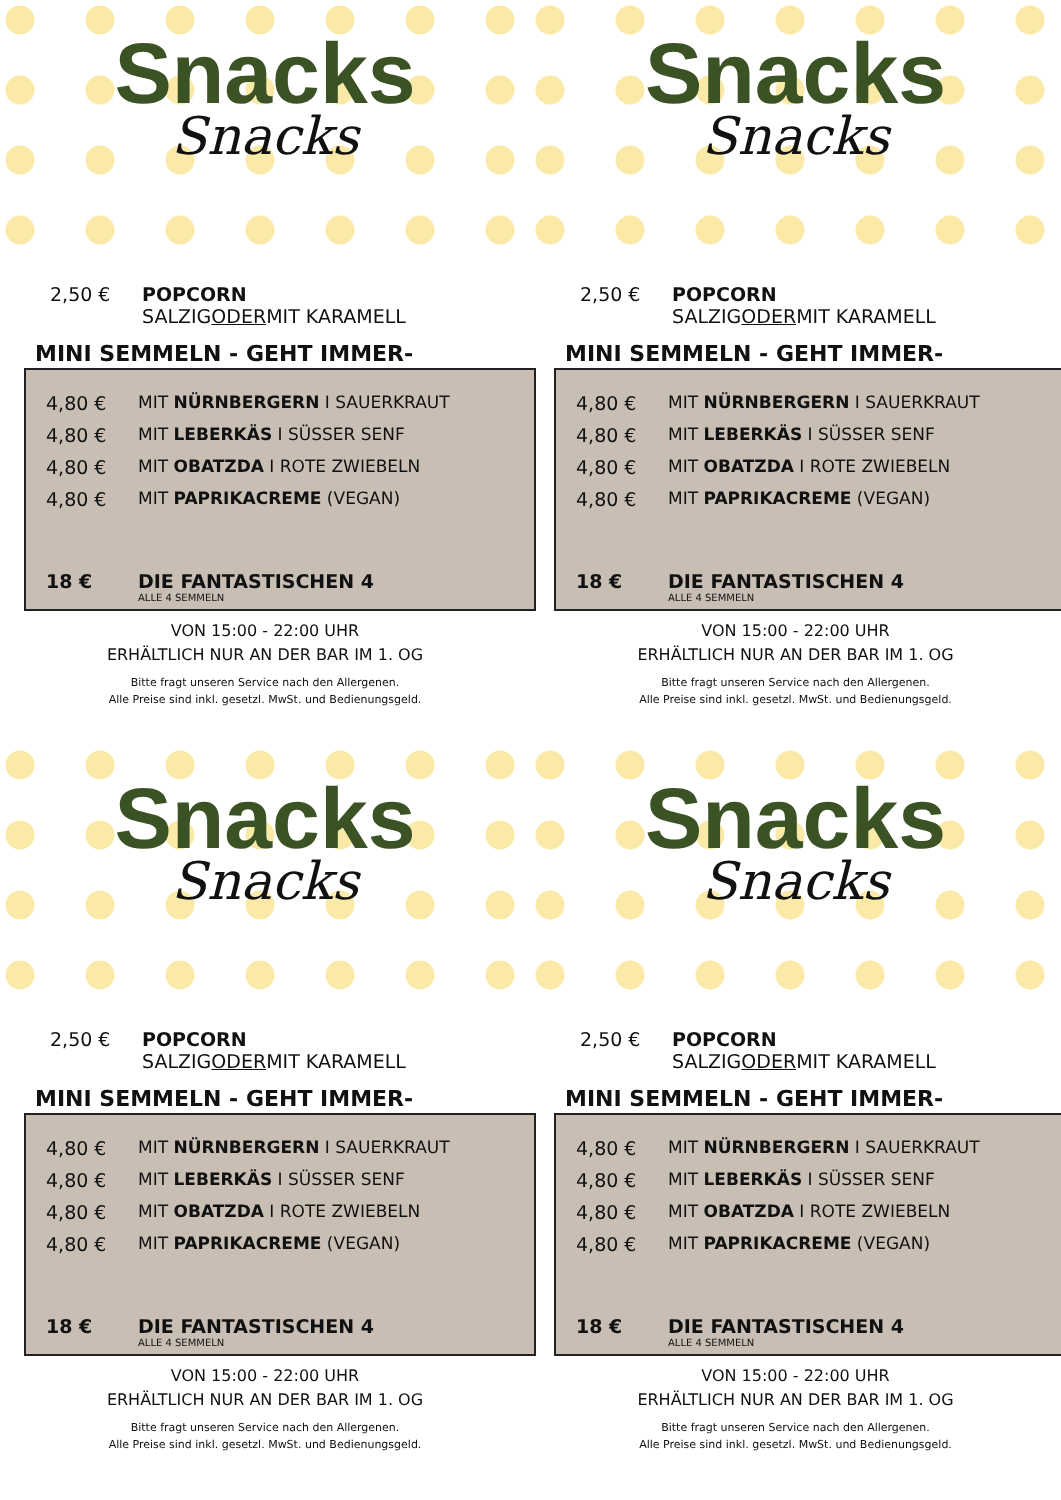Snacks
Snacks
2,50 € POPCORN
SALZIG ODER MIT KARAMELL
MINI SEMMELN - GEHT IMMER-
4,80 € MIT NÜRNBERGERN I SAUERKRAUT
4,80 € MIT LEBERKÄS I SÜSSER SENF
4,80 € MIT OBATZDA I ROTE ZWIEBELN
4,80 € MIT PAPRIKACREME (VEGAN)
18 € DIE FANTASTISCHEN 4
ALLE 4 SEMMELN
VON 15:00 - 22:00 UHR
ERHÄLTLICH NUR AN DER BAR IM 1. OG
Bitte fragt unseren Service nach den Allergenen.
Alle Preise sind inkl. gesetzl. MwSt. und Bedienungsgeld.
Snacks
Snacks
2,50 € POPCORN
SALZIG ODER MIT KARAMELL
MINI SEMMELN - GEHT IMMER-
4,80 € MIT NÜRNBERGERN I SAUERKRAUT
4,80 € MIT LEBERKÄS I SÜSSER SENF
4,80 € MIT OBATZDA I ROTE ZWIEBELN
4,80 € MIT PAPRIKACREME (VEGAN)
18 € DIE FANTASTISCHEN 4
ALLE 4 SEMMELN
VON 15:00 - 22:00 UHR
ERHÄLTLICH NUR AN DER BAR IM 1. OG
Bitte fragt unseren Service nach den Allergenen.
Alle Preise sind inkl. gesetzl. MwSt. und Bedienungsgeld.
Snacks
Snacks
2,50 € POPCORN
SALZIG ODER MIT KARAMELL
MINI SEMMELN - GEHT IMMER-
4,80 € MIT NÜRNBERGERN I SAUERKRAUT
4,80 € MIT LEBERKÄS I SÜSSER SENF
4,80 € MIT OBATZDA I ROTE ZWIEBELN
4,80 € MIT PAPRIKACREME (VEGAN)
18 € DIE FANTASTISCHEN 4
ALLE 4 SEMMELN
VON 15:00 - 22:00 UHR
ERHÄLTLICH NUR AN DER BAR IM 1. OG
Bitte fragt unseren Service nach den Allergenen.
Alle Preise sind inkl. gesetzl. MwSt. und Bedienungsgeld.
Snacks
Snacks
2,50 € POPCORN
SALZIG ODER MIT KARAMELL
MINI SEMMELN - GEHT IMMER-
4,80 € MIT NÜRNBERGERN I SAUERKRAUT
4,80 € MIT LEBERKÄS I SÜSSER SENF
4,80 € MIT OBATZDA I ROTE ZWIEBELN
4,80 € MIT PAPRIKACREME (VEGAN)
18 € DIE FANTASTISCHEN 4
ALLE 4 SEMMELN
VON 15:00 - 22:00 UHR
ERHÄLTLICH NUR AN DER BAR IM 1. OG
Bitte fragt unseren Service nach den Allergenen.
Alle Preise sind inkl. gesetzl. MwSt. und Bedienungsgeld.